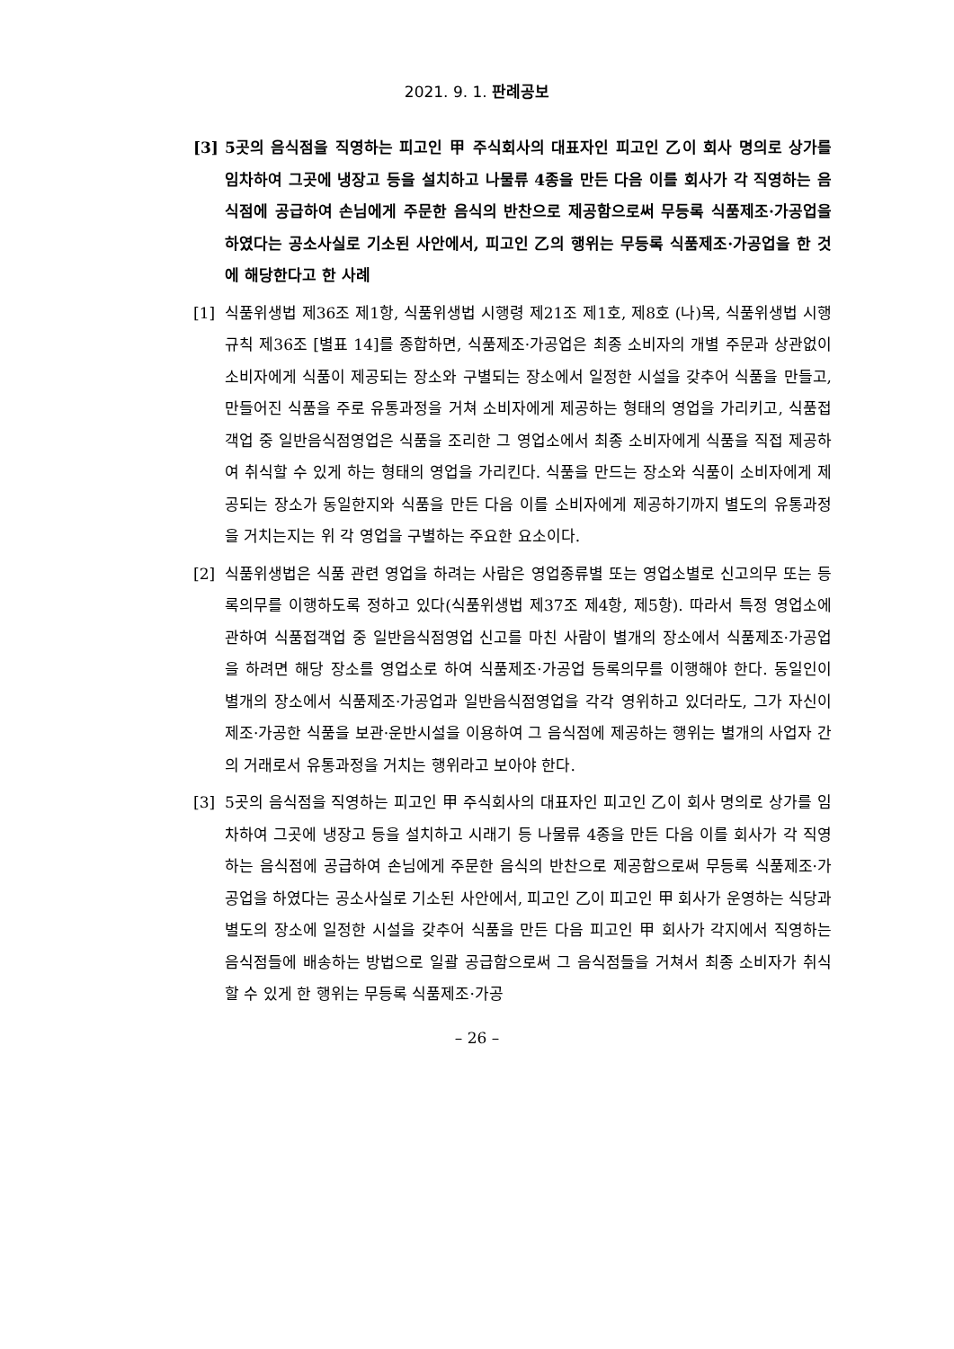2021. 9. 1. 판례공보
[3] 5곳의 음식점을 직영하는 피고인 甲 주식회사의 대표자인 피고인 乙이 회사 명의로 상가를 임차하여 그곳에 냉장고 등을 설치하고 나물류 4종을 만든 다음 이를 회사가 각 직영하는 음식점에 공급하여 손님에게 주문한 음식의 반찬으로 제공함으로써 무등록 식품제조·가공업을 하였다는 공소사실로 기소된 사안에서, 피고인 乙의 행위는 무등록 식품제조·가공업을 한 것에 해당한다고 한 사례
[1] 식품위생법 제36조 제1항, 식품위생법 시행령 제21조 제1호, 제8호 (나)목, 식품위생법 시행규칙 제36조 [별표 14]를 종합하면, 식품제조·가공업은 최종 소비자의 개별 주문과 상관없이 소비자에게 식품이 제공되는 장소와 구별되는 장소에서 일정한 시설을 갖추어 식품을 만들고, 만들어진 식품을 주로 유통과정을 거쳐 소비자에게 제공하는 형태의 영업을 가리키고, 식품접객업 중 일반음식점영업은 식품을 조리한 그 영업소에서 최종 소비자에게 식품을 직접 제공하여 취식할 수 있게 하는 형태의 영업을 가리킨다. 식품을 만드는 장소와 식품이 소비자에게 제공되는 장소가 동일한지와 식품을 만든 다음 이를 소비자에게 제공하기까지 별도의 유통과정을 거치는지는 위 각 영업을 구별하는 주요한 요소이다.
[2] 식품위생법은 식품 관련 영업을 하려는 사람은 영업종류별 또는 영업소별로 신고의무 또는 등록의무를 이행하도록 정하고 있다(식품위생법 제37조 제4항, 제5항). 따라서 특정 영업소에 관하여 식품접객업 중 일반음식점영업 신고를 마친 사람이 별개의 장소에서 식품제조·가공업을 하려면 해당 장소를 영업소로 하여 식품제조·가공업 등록의무를 이행해야 한다. 동일인이 별개의 장소에서 식품제조·가공업과 일반음식점영업을 각각 영위하고 있더라도, 그가 자신이 제조·가공한 식품을 보관·운반시설을 이용하여 그 음식점에 제공하는 행위는 별개의 사업자 간의 거래로서 유통과정을 거치는 행위라고 보아야 한다.
[3] 5곳의 음식점을 직영하는 피고인 甲 주식회사의 대표자인 피고인 乙이 회사 명의로 상가를 임차하여 그곳에 냉장고 등을 설치하고 시래기 등 나물류 4종을 만든 다음 이를 회사가 각 직영하는 음식점에 공급하여 손님에게 주문한 음식의 반찬으로 제공함으로써 무등록 식품제조·가공업을 하였다는 공소사실로 기소된 사안에서, 피고인 乙이 피고인 甲 회사가 운영하는 식당과 별도의 장소에 일정한 시설을 갖추어 식품을 만든 다음 피고인 甲 회사가 각지에서 직영하는 음식점들에 배송하는 방법으로 일괄 공급함으로써 그 음식점들을 거쳐서 최종 소비자가 취식할 수 있게 한 행위는 무등록 식품제조·가공
– 26 –